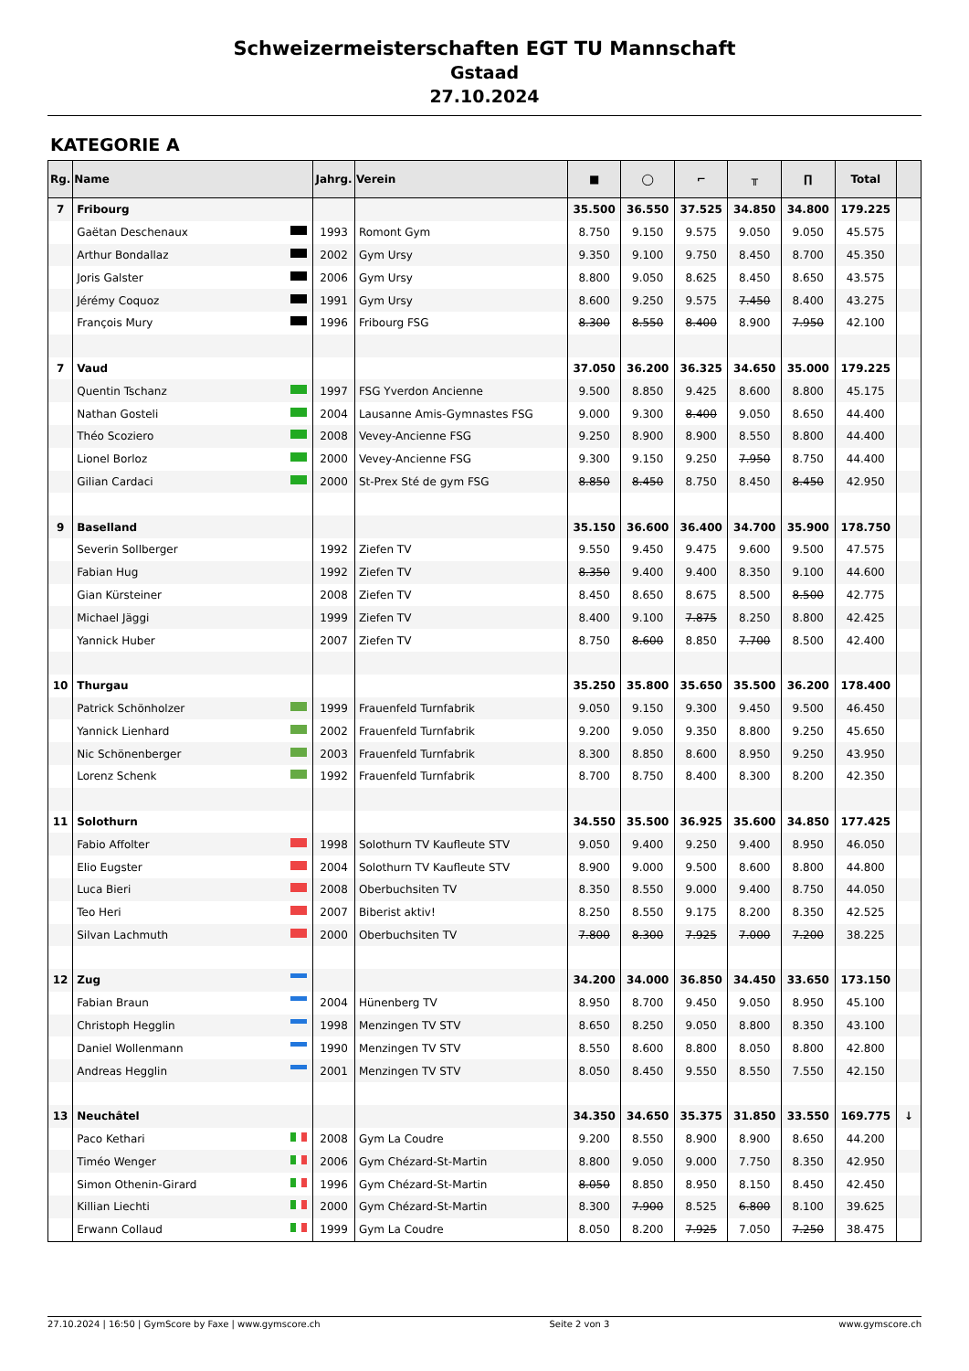Schweizermeisterschaften EGT TU Mannschaft
Gstaad
27.10.2024
KATEGORIE A
| Rg. | Name | Jahrg. | Verein | ■ | ◯ | ⌐ | ╥ | ∏ | Total | |
| --- | --- | --- | --- | --- | --- | --- | --- | --- | --- | --- |
| 7 | Fribourg | | | 35.500 | 36.550 | 37.525 | 34.850 | 34.800 | 179.225 | |
| | Gaëtan Deschenaux | 1993 | Romont Gym | 8.750 | 9.150 | 9.575 | 9.050 | 9.050 | 45.575 | |
| | Arthur Bondallaz | 2002 | Gym Ursy | 9.350 | 9.100 | 9.750 | 8.450 | 8.700 | 45.350 | |
| | Joris Galster | 2006 | Gym Ursy | 8.800 | 9.050 | 8.625 | 8.450 | 8.650 | 43.575 | |
| | Jérémy Coquoz | 1991 | Gym Ursy | 8.600 | 9.250 | 9.575 | 7.450 | 8.400 | 43.275 | |
| | François Mury | 1996 | Fribourg FSG | 8.300 | 8.550 | 8.400 | 8.900 | 7.950 | 42.100 | |
| 7 | Vaud | | | 37.050 | 36.200 | 36.325 | 34.650 | 35.000 | 179.225 | |
| | Quentin Tschanz | 1997 | FSG Yverdon Ancienne | 9.500 | 8.850 | 9.425 | 8.600 | 8.800 | 45.175 | |
| | Nathan Gosteli | 2004 | Lausanne Amis-Gymnastes FSG | 9.000 | 9.300 | 8.400 | 9.050 | 8.650 | 44.400 | |
| | Théo Scoziero | 2008 | Vevey-Ancienne FSG | 9.250 | 8.900 | 8.900 | 8.550 | 8.800 | 44.400 | |
| | Lionel Borloz | 2000 | Vevey-Ancienne FSG | 9.300 | 9.150 | 9.250 | 7.950 | 8.750 | 44.400 | |
| | Gilian Cardaci | 2000 | St-Prex Sté de gym FSG | 8.850 | 8.450 | 8.750 | 8.450 | 8.450 | 42.950 | |
| 9 | Baselland | | | 35.150 | 36.600 | 36.400 | 34.700 | 35.900 | 178.750 | |
| | Severin Sollberger | 1992 | Ziefen TV | 9.550 | 9.450 | 9.475 | 9.600 | 9.500 | 47.575 | |
| | Fabian Hug | 1992 | Ziefen TV | 8.350 | 9.400 | 9.400 | 8.350 | 9.100 | 44.600 | |
| | Gian Kürsteiner | 2008 | Ziefen TV | 8.450 | 8.650 | 8.675 | 8.500 | 8.500 | 42.775 | |
| | Michael Jäggi | 1999 | Ziefen TV | 8.400 | 9.100 | 7.875 | 8.250 | 8.800 | 42.425 | |
| | Yannick Huber | 2007 | Ziefen TV | 8.750 | 8.600 | 8.850 | 7.700 | 8.500 | 42.400 | |
| 10 | Thurgau | | | 35.250 | 35.800 | 35.650 | 35.500 | 36.200 | 178.400 | |
| | Patrick Schönholzer | 1999 | Frauenfeld Turnfabrik | 9.050 | 9.150 | 9.300 | 9.450 | 9.500 | 46.450 | |
| | Yannick Lienhard | 2002 | Frauenfeld Turnfabrik | 9.200 | 9.050 | 9.350 | 8.800 | 9.250 | 45.650 | |
| | Nic Schönenberger | 2003 | Frauenfeld Turnfabrik | 8.300 | 8.850 | 8.600 | 8.950 | 9.250 | 43.950 | |
| | Lorenz Schenk | 1992 | Frauenfeld Turnfabrik | 8.700 | 8.750 | 8.400 | 8.300 | 8.200 | 42.350 | |
| 11 | Solothurn | | | 34.550 | 35.500 | 36.925 | 35.600 | 34.850 | 177.425 | |
| | Fabio Affolter | 1998 | Solothurn TV Kaufleute STV | 9.050 | 9.400 | 9.250 | 9.400 | 8.950 | 46.050 | |
| | Elio Eugster | 2004 | Solothurn TV Kaufleute STV | 8.900 | 9.000 | 9.500 | 8.600 | 8.800 | 44.800 | |
| | Luca Bieri | 2008 | Oberbuchsiten TV | 8.350 | 8.550 | 9.000 | 9.400 | 8.750 | 44.050 | |
| | Teo Heri | 2007 | Biberist aktiv! | 8.250 | 8.550 | 9.175 | 8.200 | 8.350 | 42.525 | |
| | Silvan Lachmuth | 2000 | Oberbuchsiten TV | 7.800 | 8.300 | 7.925 | 7.000 | 7.200 | 38.225 | |
| 12 | Zug | | | 34.200 | 34.000 | 36.850 | 34.450 | 33.650 | 173.150 | |
| | Fabian Braun | 2004 | Hünenberg TV | 8.950 | 8.700 | 9.450 | 9.050 | 8.950 | 45.100 | |
| | Christoph Hegglin | 1998 | Menzingen TV STV | 8.650 | 8.250 | 9.050 | 8.800 | 8.350 | 43.100 | |
| | Daniel Wollenmann | 1990 | Menzingen TV STV | 8.550 | 8.600 | 8.800 | 8.050 | 8.800 | 42.800 | |
| | Andreas Hegglin | 2001 | Menzingen TV STV | 8.050 | 8.450 | 9.550 | 8.550 | 7.550 | 42.150 | |
| 13 | Neuchâtel | | | 34.350 | 34.650 | 35.375 | 31.850 | 33.550 | 169.775 | ↓ |
| | Paco Kethari | 2008 | Gym La Coudre | 9.200 | 8.550 | 8.900 | 8.900 | 8.650 | 44.200 | |
| | Timéo Wenger | 2006 | Gym Chézard-St-Martin | 8.800 | 9.050 | 9.000 | 7.750 | 8.350 | 42.950 | |
| | Simon Othenin-Girard | 1996 | Gym Chézard-St-Martin | 8.050 | 8.850 | 8.950 | 8.150 | 8.450 | 42.450 | |
| | Killian Liechti | 2000 | Gym Chézard-St-Martin | 8.300 | 7.900 | 8.525 | 6.800 | 8.100 | 39.625 | |
| | Erwann Collaud | 1999 | Gym La Coudre | 8.050 | 8.200 | 7.925 | 7.050 | 7.250 | 38.475 | |
27.10.2024 | 16:50 | GymScore by Faxe | www.gymscore.ch Seite 2 von 3 www.gymscore.ch